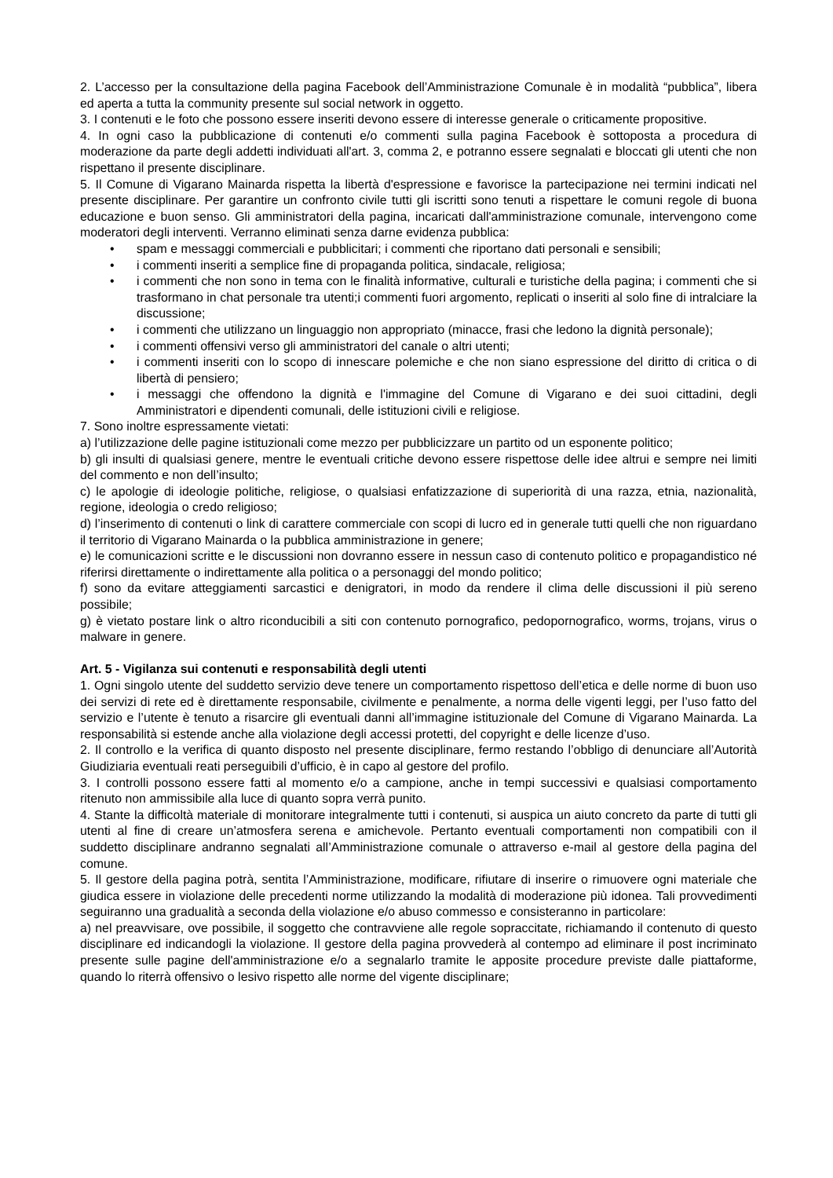2. L’accesso per la consultazione della pagina Facebook dell’Amministrazione Comunale è in modalità “pubblica”, libera ed aperta a tutta la community presente sul social network in oggetto.
3. I contenuti e le foto che possono essere inseriti devono essere di interesse generale o criticamente propositive.
4. In ogni caso la pubblicazione di contenuti e/o commenti sulla pagina Facebook è sottoposta a procedura di moderazione da parte degli addetti individuati all'art. 3, comma 2, e potranno essere segnalati e bloccati gli utenti che non rispettano il presente disciplinare.
5. Il Comune di Vigarano Mainarda rispetta la libertà d'espressione e favorisce la partecipazione nei termini indicati nel presente disciplinare. Per garantire un confronto civile tutti gli iscritti sono tenuti a rispettare le comuni regole di buona educazione e buon senso. Gli amministratori della pagina, incaricati dall'amministrazione comunale, intervengono come moderatori degli interventi. Verranno eliminati senza darne evidenza pubblica:
• spam e messaggi commerciali e pubblicitari; i commenti che riportano dati personali e sensibili;
• i commenti inseriti a semplice fine di propaganda politica, sindacale, religiosa;
• i commenti che non sono in tema con le finalità informative, culturali e turistiche della pagina; i commenti che si trasformano in chat personale tra utenti;i commenti fuori argomento, replicati o inseriti al solo fine di intralciare la discussione;
• i commenti che utilizzano un linguaggio non appropriato (minacce, frasi che ledono la dignità personale);
• i commenti offensivi verso gli amministratori del canale o altri utenti;
• i commenti inseriti con lo scopo di innescare polemiche e che non siano espressione del diritto di critica o di libertà di pensiero;
• i messaggi che offendono la dignità e l'immagine del Comune di Vigarano e dei suoi cittadini, degli Amministratori e dipendenti comunali, delle istituzioni civili e religiose.
7. Sono inoltre espressamente vietati:
a) l’utilizzazione delle pagine istituzionali come mezzo per pubblicizzare un partito od un esponente politico;
b) gli insulti di qualsiasi genere, mentre le eventuali critiche devono essere rispettose delle idee altrui e sempre nei limiti del commento e non dell’insulto;
c) le apologie di ideologie politiche, religiose, o qualsiasi enfatizzazione di superiorità di una razza, etnia, nazionalità, regione, ideologia o credo religioso;
d) l’inserimento di contenuti o link di carattere commerciale con scopi di lucro ed in generale tutti quelli che non riguardano il territorio di Vigarano Mainarda o la pubblica amministrazione in genere;
e) le comunicazioni scritte e le discussioni non dovranno essere in nessun caso di contenuto politico e propagandistico né riferirsi direttamente o indirettamente alla politica o a personaggi del mondo politico;
f) sono da evitare atteggiamenti sarcastici e denigratori, in modo da rendere il clima delle discussioni il più sereno possibile;
g) è vietato postare link o altro riconducibili a siti con contenuto pornografico, pedopornografico, worms, trojans, virus o malware in genere.
Art. 5 - Vigilanza sui contenuti e responsabilità degli utenti
1. Ogni singolo utente del suddetto servizio deve tenere un comportamento rispettoso dell’etica e delle norme di buon uso dei servizi di rete ed è direttamente responsabile, civilmente e penalmente, a norma delle vigenti leggi, per l’uso fatto del servizio e l’utente è tenuto a risarcire gli eventuali danni all’immagine istituzionale del Comune di Vigarano Mainarda. La responsabilità si estende anche alla violazione degli accessi protetti, del copyright e delle licenze d’uso.
2. Il controllo e la verifica di quanto disposto nel presente disciplinare, fermo restando l’obbligo di denunciare all’Autorità Giudiziaria eventuali reati perseguibili d’ufficio, è in capo al gestore del profilo.
3. I controlli possono essere fatti al momento e/o a campione, anche in tempi successivi e qualsiasi comportamento ritenuto non ammissibile alla luce di quanto sopra verrà punito.
4. Stante la difficoltà materiale di monitorare integralmente tutti i contenuti, si auspica un aiuto concreto da parte di tutti gli utenti al fine di creare un’atmosfera serena e amichevole. Pertanto eventuali comportamenti non compatibili con il suddetto disciplinare andranno segnalati all’Amministrazione comunale o attraverso e-mail al gestore della pagina del comune.
5. Il gestore della pagina potrà, sentita l’Amministrazione, modificare, rifiutare di inserire o rimuovere ogni materiale che giudica essere in violazione delle precedenti norme utilizzando la modalità di moderazione più idonea. Tali provvedimenti seguiranno una gradualità a seconda della violazione e/o abuso commesso e consisteranno in particolare:
a) nel preavvisare, ove possibile, il soggetto che contravviene alle regole sopraccitate, richiamando il contenuto di questo disciplinare ed indicandogli la violazione. Il gestore della pagina provvederà al contempo ad eliminare il post incriminato presente sulle pagine dell'amministrazione e/o a segnalarlo tramite le apposite procedure previste dalle piattaforme, quando lo riterrà offensivo o lesivo rispetto alle norme del vigente disciplinare;